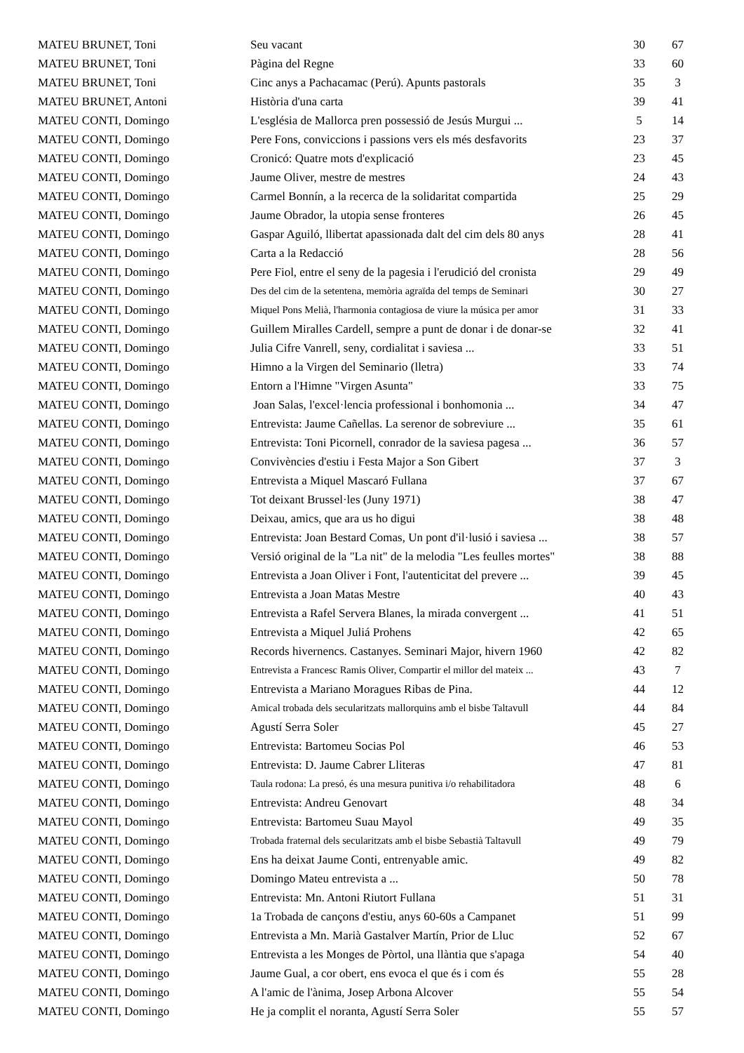| MATEU BRUNET, Toni | Seu vacant | 30 | 67 |
| MATEU BRUNET, Toni | Pàgina del Regne | 33 | 60 |
| MATEU BRUNET, Toni | Cinc anys a Pachacamac (Perú). Apunts pastorals | 35 | 3 |
| MATEU BRUNET, Antoni | Història d'una carta | 39 | 41 |
| MATEU CONTI, Domingo | L'església de Mallorca pren possessió de Jesús Murgui ... | 5 | 14 |
| MATEU CONTI, Domingo | Pere Fons, conviccions i passions vers els més desfavorits | 23 | 37 |
| MATEU CONTI, Domingo | Cronicó: Quatre mots d'explicació | 23 | 45 |
| MATEU CONTI, Domingo | Jaume Oliver, mestre de mestres | 24 | 43 |
| MATEU CONTI, Domingo | Carmel Bonnín, a la recerca de la solidaritat compartida | 25 | 29 |
| MATEU CONTI, Domingo | Jaume Obrador, la utopia sense fronteres | 26 | 45 |
| MATEU CONTI, Domingo | Gaspar Aguiló, llibertat apassionada dalt del cim dels 80 anys | 28 | 41 |
| MATEU CONTI, Domingo | Carta a la Redacció | 28 | 56 |
| MATEU CONTI, Domingo | Pere Fiol, entre el seny de la pagesia i l'erudició del cronista | 29 | 49 |
| MATEU CONTI, Domingo | Des del cim de la setentena, memòria agraïda del temps de Seminari | 30 | 27 |
| MATEU CONTI, Domingo | Miquel Pons Melià, l'harmonia contagiosa de viure la música per amor | 31 | 33 |
| MATEU CONTI, Domingo | Guillem Miralles Cardell, sempre a punt de donar i de donar-se | 32 | 41 |
| MATEU CONTI, Domingo | Julia Cifre Vanrell, seny, cordialitat i saviesa ... | 33 | 51 |
| MATEU CONTI, Domingo | Himno a la Virgen del Seminario (lletra) | 33 | 74 |
| MATEU CONTI, Domingo | Entorn a l'Himne "Virgen Asunta" | 33 | 75 |
| MATEU CONTI, Domingo | Joan Salas, l'excel·lencia professional i bonhomonia ... | 34 | 47 |
| MATEU CONTI, Domingo | Entrevista: Jaume Cañellas. La serenor de sobreviure ... | 35 | 61 |
| MATEU CONTI, Domingo | Entrevista: Toni Picornell, conrador de la saviesa pagesa ... | 36 | 57 |
| MATEU CONTI, Domingo | Convivències d'estiu i Festa Major a Son Gibert | 37 | 3 |
| MATEU CONTI, Domingo | Entrevista a Miquel Mascaró Fullana | 37 | 67 |
| MATEU CONTI, Domingo | Tot deixant Brussel·les (Juny 1971) | 38 | 47 |
| MATEU CONTI, Domingo | Deixau, amics, que ara us ho digui | 38 | 48 |
| MATEU CONTI, Domingo | Entrevista: Joan Bestard Comas, Un pont d'il·lusió i saviesa ... | 38 | 57 |
| MATEU CONTI, Domingo | Versió original de la "La nit" de la melodia "Les feulles mortes" | 38 | 88 |
| MATEU CONTI, Domingo | Entrevista a Joan Oliver i Font, l'autenticitat del prevere ... | 39 | 45 |
| MATEU CONTI, Domingo | Entrevista a Joan Matas Mestre | 40 | 43 |
| MATEU CONTI, Domingo | Entrevista a Rafel Servera Blanes, la mirada convergent ... | 41 | 51 |
| MATEU CONTI, Domingo | Entrevista a Miquel Juliá Prohens | 42 | 65 |
| MATEU CONTI, Domingo | Records hivernencs. Castanyes. Seminari Major, hivern 1960 | 42 | 82 |
| MATEU CONTI, Domingo | Entrevista a Francesc Ramis Oliver, Compartir el millor del mateix ... | 43 | 7 |
| MATEU CONTI, Domingo | Entrevista a Mariano Moragues Ribas de Pina. | 44 | 12 |
| MATEU CONTI, Domingo | Amical trobada dels secularitzats mallorquins amb el bisbe Taltavull | 44 | 84 |
| MATEU CONTI, Domingo | Agustí Serra Soler | 45 | 27 |
| MATEU CONTI, Domingo | Entrevista: Bartomeu Socias Pol | 46 | 53 |
| MATEU CONTI, Domingo | Entrevista: D. Jaume Cabrer Lliteras | 47 | 81 |
| MATEU CONTI, Domingo | Taula rodona: La presó, és una mesura punitiva i/o rehabilitadora | 48 | 6 |
| MATEU CONTI, Domingo | Entrevista: Andreu Genovart | 48 | 34 |
| MATEU CONTI, Domingo | Entrevista: Bartomeu Suau Mayol | 49 | 35 |
| MATEU CONTI, Domingo | Trobada fraternal dels secularitzats amb el bisbe Sebastià Taltavull | 49 | 79 |
| MATEU CONTI, Domingo | Ens ha deixat Jaume Conti, entrenyable amic. | 49 | 82 |
| MATEU CONTI, Domingo | Domingo Mateu entrevista a ... | 50 | 78 |
| MATEU CONTI, Domingo | Entrevista: Mn. Antoni Riutort Fullana | 51 | 31 |
| MATEU CONTI, Domingo | 1a Trobada de cançons d'estiu, anys 60-60s a Campanet | 51 | 99 |
| MATEU CONTI, Domingo | Entrevista a Mn. Marià Gastalver Martín, Prior de Lluc | 52 | 67 |
| MATEU CONTI, Domingo | Entrevista a les Monges de Pòrtol, una llàntia que s'apaga | 54 | 40 |
| MATEU CONTI, Domingo | Jaume Gual, a cor obert, ens evoca el que és i com és | 55 | 28 |
| MATEU CONTI, Domingo | A l'amic de l'ànima, Josep Arbona Alcover | 55 | 54 |
| MATEU CONTI, Domingo | He ja complit el noranta, Agustí Serra Soler | 55 | 57 |